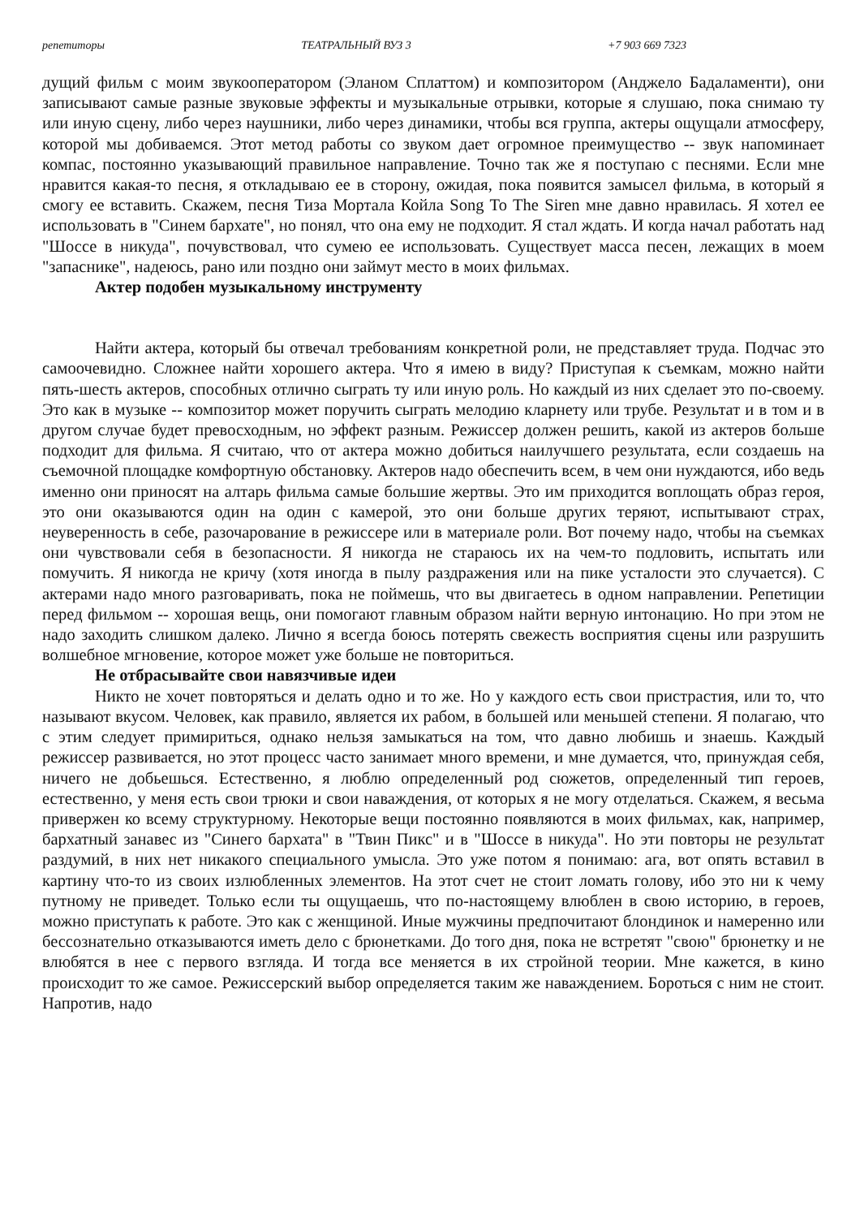репетиторы ТЕАТРАЛЬНЫЙ ВУЗ 3 +7 903 669 7323
дущий фильм с моим звукооператором (Эланом Сплаттом) и композитором (Анджело Бадаламенти), они записывают самые разные звуковые эффекты и музыкальные отрывки, которые я слушаю, пока снимаю ту или иную сцену, либо через наушники, либо через динамики, чтобы вся группа, актеры ощущали атмосферу, которой мы добиваемся. Этот метод работы со звуком дает огромное преимущество -- звук напоминает компас, постоянно указывающий правильное направление. Точно так же я поступаю с песнями. Если мне нравится какая-то песня, я откладываю ее в сторону, ожидая, пока появится замысел фильма, в который я смогу ее вставить. Скажем, песня Тиза Мортала Койла Song To The Siren мне давно нравилась. Я хотел ее использовать в "Синем бархате", но понял, что она ему не подходит. Я стал ждать. И когда начал работать над "Шоссе в никуда", почувствовал, что сумею ее использовать. Существует масса песен, лежащих в моем "запаснике", надеюсь, рано или поздно они займут место в моих фильмах.
Актер подобен музыкальному инструменту
Найти актера, который бы отвечал требованиям конкретной роли, не представляет труда. Подчас это самоочевидно. Сложнее найти хорошего актера. Что я имею в виду? Приступая к съемкам, можно найти пять-шесть актеров, способных отлично сыграть ту или иную роль. Но каждый из них сделает это по-своему. Это как в музыке -- композитор может поручить сыграть мелодию кларнету или трубе. Результат и в том и в другом случае будет превосходным, но эффект разным. Режиссер должен решить, какой из актеров больше подходит для фильма. Я считаю, что от актера можно добиться наилучшего результата, если создаешь на съемочной площадке комфортную обстановку. Актеров надо обеспечить всем, в чем они нуждаются, ибо ведь именно они приносят на алтарь фильма самые большие жертвы. Это им приходится воплощать образ героя, это они оказываются один на один с камерой, это они больше других теряют, испытывают страх, неуверенность в себе, разочарование в режиссере или в материале роли. Вот почему надо, чтобы на съемках они чувствовали себя в безопасности. Я никогда не стараюсь их на чем-то подловить, испытать или помучить. Я никогда не кричу (хотя иногда в пылу раздражения или на пике усталости это случается). С актерами надо много разговаривать, пока не поймешь, что вы двигаетесь в одном направлении. Репетиции перед фильмом -- хорошая вещь, они помогают главным образом найти верную интонацию. Но при этом не надо заходить слишком далеко. Лично я всегда боюсь потерять свежесть восприятия сцены или разрушить волшебное мгновение, которое может уже больше не повториться.
Не отбрасывайте свои навязчивые идеи
Никто не хочет повторяться и делать одно и то же. Но у каждого есть свои пристрастия, или то, что называют вкусом. Человек, как правило, является их рабом, в большей или меньшей степени. Я полагаю, что с этим следует примириться, однако нельзя замыкаться на том, что давно любишь и знаешь. Каждый режиссер развивается, но этот процесс часто занимает много времени, и мне думается, что, принуждая себя, ничего не добьешься. Естественно, я люблю определенный род сюжетов, определенный тип героев, естественно, у меня есть свои трюки и свои наваждения, от которых я не могу отделаться. Скажем, я весьма привержен ко всему структурному. Некоторые вещи постоянно появляются в моих фильмах, как, например, бархатный занавес из "Синего бархата" в "Твин Пикс" и в "Шоссе в никуда". Но эти повторы не результат раздумий, в них нет никакого специального умысла. Это уже потом я понимаю: ага, вот опять вставил в картину что-то из своих излюбленных элементов. На этот счет не стоит ломать голову, ибо это ни к чему путному не приведет. Только если ты ощущаешь, что по-настоящему влюблен в свою историю, в героев, можно приступать к работе. Это как с женщиной. Иные мужчины предпочитают блондинок и намеренно или бессознательно отказываются иметь дело с брюнетками. До того дня, пока не встретят "свою" брюнетку и не влюбятся в нее с первого взгляда. И тогда все меняется в их стройной теории. Мне кажется, в кино происходит то же самое. Режиссерский выбор определяется таким же наваждением. Бороться с ним не стоит. Напротив, надо